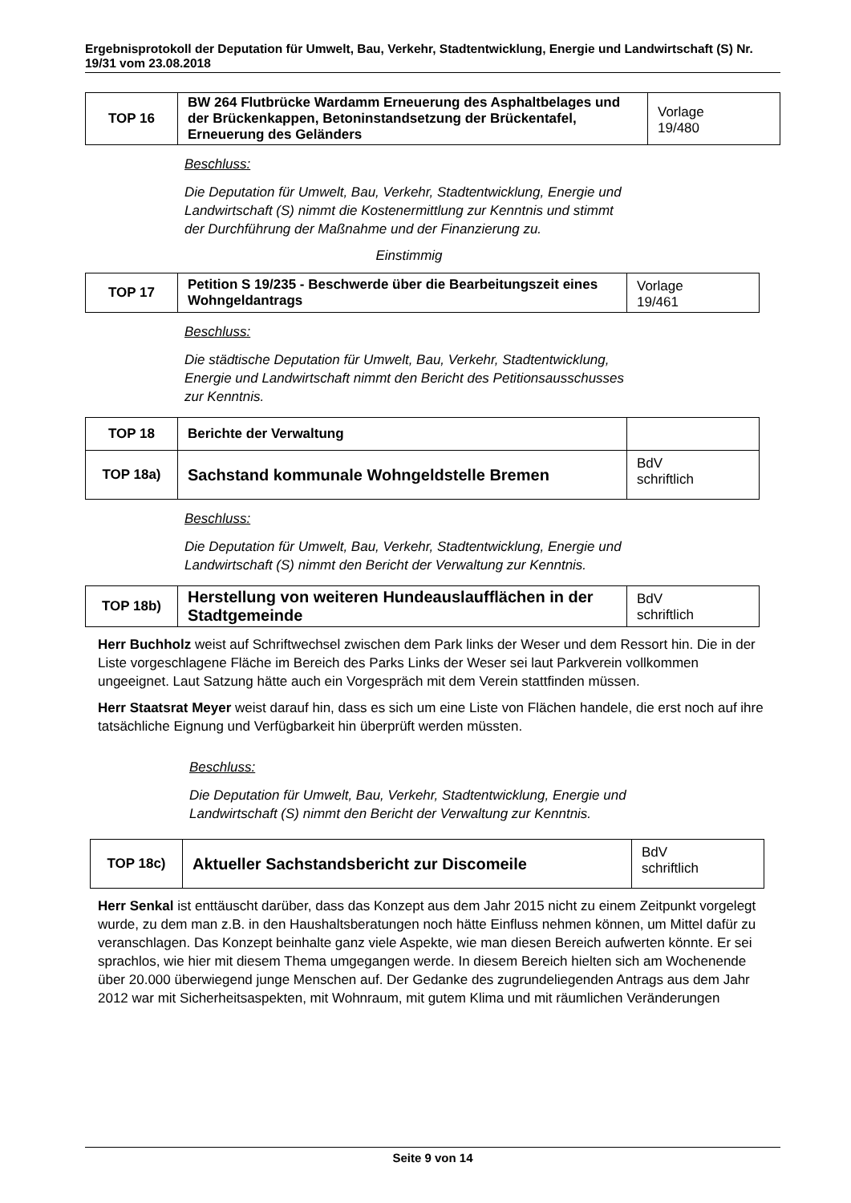Ergebnisprotokoll der Deputation für Umwelt, Bau, Verkehr, Stadtentwicklung, Energie und Landwirtschaft (S) Nr. 19/31 vom 23.08.2018
| TOP 16 | BW 264 Flutbrücke Wardamm Erneuerung des Asphaltbelages und der Brückenkappen, Betoninstandsetzung der Brückentafel, Erneuerung des Geländers | Vorlage 19/480 |
Beschluss:
Die Deputation für Umwelt, Bau, Verkehr, Stadtentwicklung, Energie und Landwirtschaft (S) nimmt die Kostenermittlung zur Kenntnis und stimmt der Durchführung der Maßnahme und der Finanzierung zu.
Einstimmig
| TOP 17 | Petition S 19/235 - Beschwerde über die Bearbeitungszeit eines Wohngeldantrags | Vorlage 19/461 |
Beschluss:
Die städtische Deputation für Umwelt, Bau, Verkehr, Stadtentwicklung, Energie und Landwirtschaft nimmt den Bericht des Petitionsausschusses zur Kenntnis.
| TOP 18 | Berichte der Verwaltung | |
| TOP 18a) | Sachstand kommunale Wohngeldstelle Bremen | BdV schriftlich |
Beschluss:
Die Deputation für Umwelt, Bau, Verkehr, Stadtentwicklung, Energie und Landwirtschaft (S) nimmt den Bericht der Verwaltung zur Kenntnis.
| TOP 18b) | Herstellung von weiteren Hundeauslaufflächen in der Stadtgemeinde | BdV schriftlich |
Herr Buchholz weist auf Schriftwechsel zwischen dem Park links der Weser und dem Ressort hin. Die in der Liste vorgeschlagene Fläche im Bereich des Parks Links der Weser sei laut Parkverein vollkommen ungeeignet. Laut Satzung hätte auch ein Vorgespräch mit dem Verein stattfinden müssen.
Herr Staatsrat Meyer weist darauf hin, dass es sich um eine Liste von Flächen handele, die erst noch auf ihre tatsächliche Eignung und Verfügbarkeit hin überprüft werden müssten.
Beschluss:
Die Deputation für Umwelt, Bau, Verkehr, Stadtentwicklung, Energie und Landwirtschaft (S) nimmt den Bericht der Verwaltung zur Kenntnis.
| TOP 18c) | Aktueller Sachstandsbericht zur Discomeile | BdV schriftlich |
Herr Senkal ist enttäuscht darüber, dass das Konzept aus dem Jahr 2015 nicht zu einem Zeitpunkt vorgelegt wurde, zu dem man z.B. in den Haushaltsberatungen noch hätte Einfluss nehmen können, um Mittel dafür zu veranschlagen. Das Konzept beinhalte ganz viele Aspekte, wie man diesen Bereich aufwerten könnte. Er sei sprachlos, wie hier mit diesem Thema umgegangen werde. In diesem Bereich hielten sich am Wochenende über 20.000 überwiegend junge Menschen auf. Der Gedanke des zugrundeliegenden Antrags aus dem Jahr 2012 war mit Sicherheitsaspekten, mit Wohnraum, mit gutem Klima und mit räumlichen Veränderungen
Seite 9 von 14